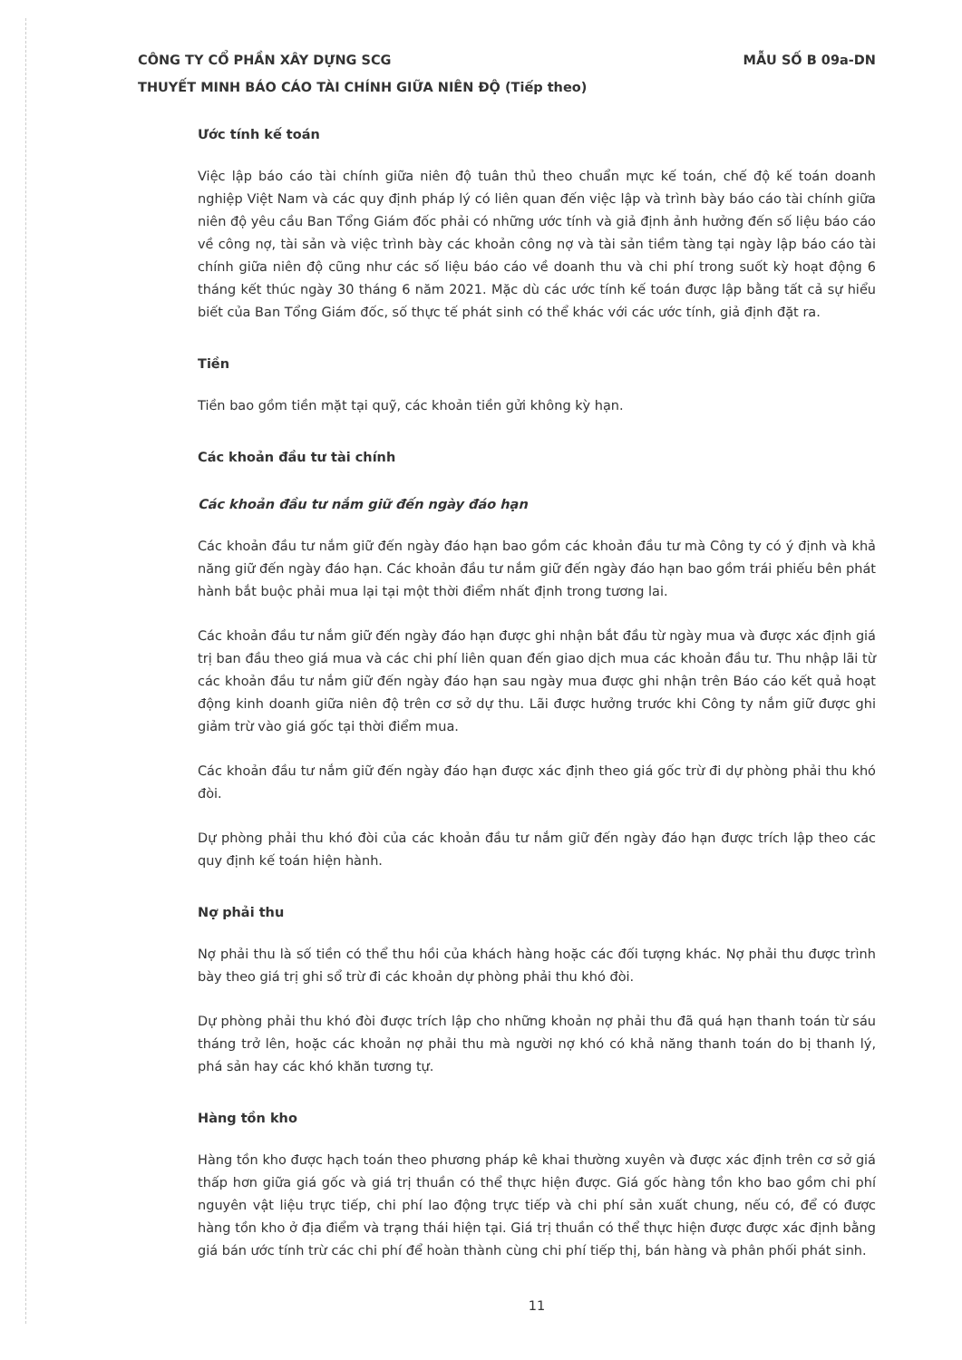CÔNG TY CỔ PHẦN XÂY DỰNG SCG MẪU SỐ B 09a-DN
THUYẾT MINH BÁO CÁO TÀI CHÍNH GIỮA NIÊN ĐỘ (Tiếp theo)
Ước tính kế toán
Việc lập báo cáo tài chính giữa niên độ tuân thủ theo chuẩn mực kế toán, chế độ kế toán doanh nghiệp Việt Nam và các quy định pháp lý có liên quan đến việc lập và trình bày báo cáo tài chính giữa niên độ yêu cầu Ban Tổng Giám đốc phải có những ước tính và giả định ảnh hưởng đến số liệu báo cáo về công nợ, tài sản và việc trình bày các khoản công nợ và tài sản tiềm tàng tại ngày lập báo cáo tài chính giữa niên độ cũng như các số liệu báo cáo về doanh thu và chi phí trong suốt kỳ hoạt động 6 tháng kết thúc ngày 30 tháng 6 năm 2021. Mặc dù các ước tính kế toán được lập bằng tất cả sự hiểu biết của Ban Tổng Giám đốc, số thực tế phát sinh có thể khác với các ước tính, giả định đặt ra.
Tiền
Tiền bao gồm tiền mặt tại quỹ, các khoản tiền gửi không kỳ hạn.
Các khoản đầu tư tài chính
Các khoản đầu tư nắm giữ đến ngày đáo hạn
Các khoản đầu tư nắm giữ đến ngày đáo hạn bao gồm các khoản đầu tư mà Công ty có ý định và khả năng giữ đến ngày đáo hạn. Các khoản đầu tư nắm giữ đến ngày đáo hạn bao gồm trái phiếu bên phát hành bắt buộc phải mua lại tại một thời điểm nhất định trong tương lai.
Các khoản đầu tư nắm giữ đến ngày đáo hạn được ghi nhận bắt đầu từ ngày mua và được xác định giá trị ban đầu theo giá mua và các chi phí liên quan đến giao dịch mua các khoản đầu tư. Thu nhập lãi từ các khoản đầu tư nắm giữ đến ngày đáo hạn sau ngày mua được ghi nhận trên Báo cáo kết quả hoạt động kinh doanh giữa niên độ trên cơ sở dự thu. Lãi được hưởng trước khi Công ty nắm giữ được ghi giảm trừ vào giá gốc tại thời điểm mua.
Các khoản đầu tư nắm giữ đến ngày đáo hạn được xác định theo giá gốc trừ đi dự phòng phải thu khó đòi.
Dự phòng phải thu khó đòi của các khoản đầu tư nắm giữ đến ngày đáo hạn được trích lập theo các quy định kế toán hiện hành.
Nợ phải thu
Nợ phải thu là số tiền có thể thu hồi của khách hàng hoặc các đối tượng khác. Nợ phải thu được trình bày theo giá trị ghi sổ trừ đi các khoản dự phòng phải thu khó đòi.
Dự phòng phải thu khó đòi được trích lập cho những khoản nợ phải thu đã quá hạn thanh toán từ sáu tháng trở lên, hoặc các khoản nợ phải thu mà người nợ khó có khả năng thanh toán do bị thanh lý, phá sản hay các khó khăn tương tự.
Hàng tồn kho
Hàng tồn kho được hạch toán theo phương pháp kê khai thường xuyên và được xác định trên cơ sở giá thấp hơn giữa giá gốc và giá trị thuần có thể thực hiện được. Giá gốc hàng tồn kho bao gồm chi phí nguyên vật liệu trực tiếp, chi phí lao động trực tiếp và chi phí sản xuất chung, nếu có, để có được hàng tồn kho ở địa điểm và trạng thái hiện tại. Giá trị thuần có thể thực hiện được được xác định bằng giá bán ước tính trừ các chi phí để hoàn thành cùng chi phí tiếp thị, bán hàng và phân phối phát sinh.
11